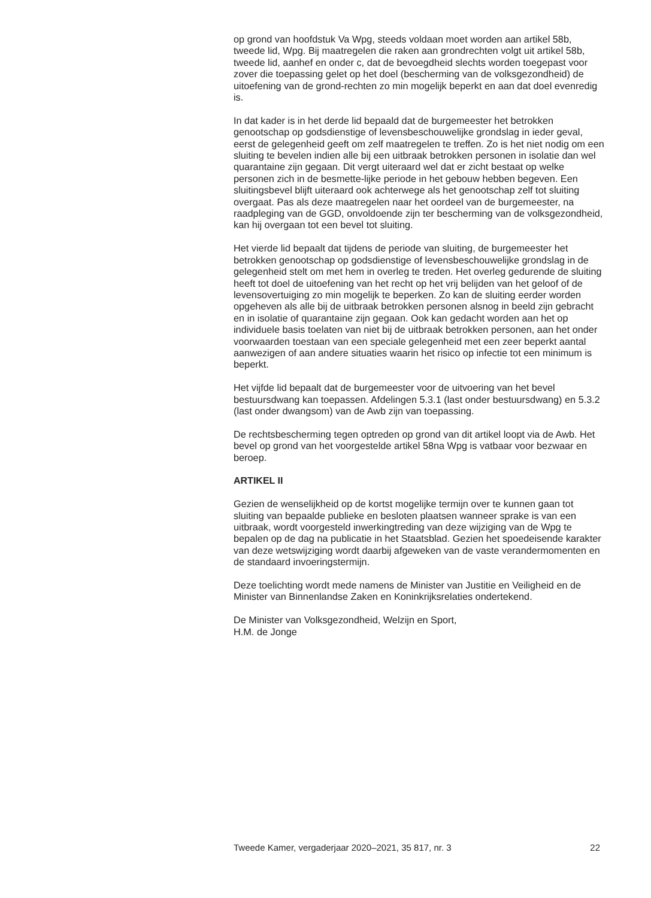op grond van hoofdstuk Va Wpg, steeds voldaan moet worden aan artikel 58b, tweede lid, Wpg. Bij maatregelen die raken aan grondrechten volgt uit artikel 58b, tweede lid, aanhef en onder c, dat de bevoegdheid slechts worden toegepast voor zover die toepassing gelet op het doel (bescherming van de volksgezondheid) de uitoefening van de grond-rechten zo min mogelijk beperkt en aan dat doel evenredig is.
In dat kader is in het derde lid bepaald dat de burgemeester het betrokken genootschap op godsdienstige of levensbeschouwelijke grondslag in ieder geval, eerst de gelegenheid geeft om zelf maatregelen te treffen. Zo is het niet nodig om een sluiting te bevelen indien alle bij een uitbraak betrokken personen in isolatie dan wel quarantaine zijn gegaan. Dit vergt uiteraard wel dat er zicht bestaat op welke personen zich in de besmette-lijke periode in het gebouw hebben begeven. Een sluitingsbevel blijft uiteraard ook achterwege als het genootschap zelf tot sluiting overgaat. Pas als deze maatregelen naar het oordeel van de burgemeester, na raadpleging van de GGD, onvoldoende zijn ter bescherming van de volksgezondheid, kan hij overgaan tot een bevel tot sluiting.
Het vierde lid bepaalt dat tijdens de periode van sluiting, de burgemeester het betrokken genootschap op godsdienstige of levensbeschouwelijke grondslag in de gelegenheid stelt om met hem in overleg te treden. Het overleg gedurende de sluiting heeft tot doel de uitoefening van het recht op het vrij belijden van het geloof of de levensovertuiging zo min mogelijk te beperken. Zo kan de sluiting eerder worden opgeheven als alle bij de uitbraak betrokken personen alsnog in beeld zijn gebracht en in isolatie of quarantaine zijn gegaan. Ook kan gedacht worden aan het op individuele basis toelaten van niet bij de uitbraak betrokken personen, aan het onder voorwaarden toestaan van een speciale gelegenheid met een zeer beperkt aantal aanwezigen of aan andere situaties waarin het risico op infectie tot een minimum is beperkt.
Het vijfde lid bepaalt dat de burgemeester voor de uitvoering van het bevel bestuursdwang kan toepassen. Afdelingen 5.3.1 (last onder bestuursdwang) en 5.3.2 (last onder dwangsom) van de Awb zijn van toepassing.
De rechtsbescherming tegen optreden op grond van dit artikel loopt via de Awb. Het bevel op grond van het voorgestelde artikel 58na Wpg is vatbaar voor bezwaar en beroep.
ARTIKEL II
Gezien de wenselijkheid op de kortst mogelijke termijn over te kunnen gaan tot sluiting van bepaalde publieke en besloten plaatsen wanneer sprake is van een uitbraak, wordt voorgesteld inwerkingtreding van deze wijziging van de Wpg te bepalen op de dag na publicatie in het Staatsblad. Gezien het spoedeisende karakter van deze wetswijziging wordt daarbij afgeweken van de vaste verandermomenten en de standaard invoeringstermijn.
Deze toelichting wordt mede namens de Minister van Justitie en Veiligheid en de Minister van Binnenlandse Zaken en Koninkrijksrelaties ondertekend.
De Minister van Volksgezondheid, Welzijn en Sport,
H.M. de Jonge
Tweede Kamer, vergaderjaar 2020–2021, 35 817, nr. 3 22